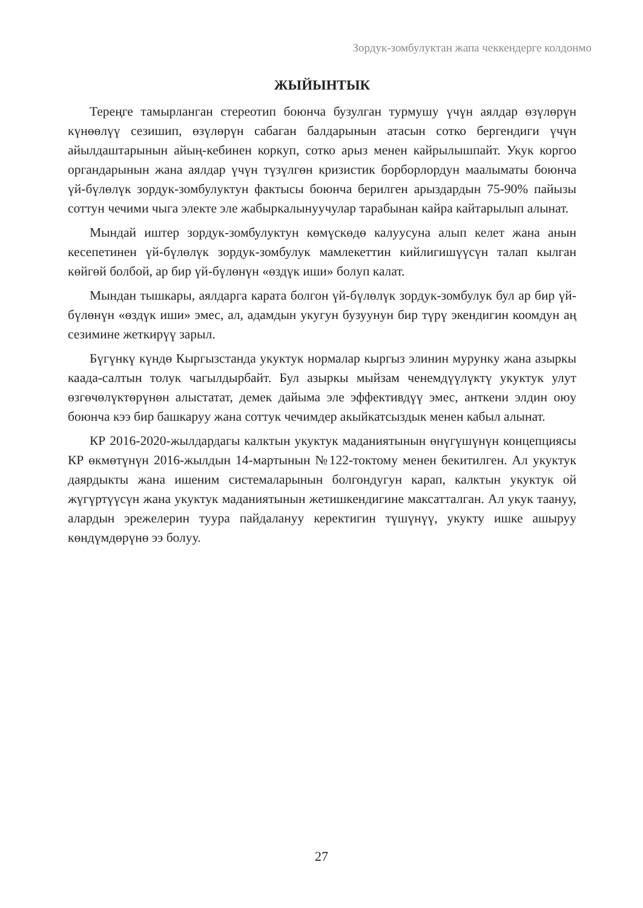Зордук-зомбулуктан жапа чеккендерге колдонмо
ЖЫЙЫНТЫК
Тереңге тамырланган стереотип боюнча бузулган турмушу үчүн аялдар өзүлөрүн күнөөлүү сезишип, өзүлөрүн сабаган балдарынын атасын сотко бергендиги үчүн айылдаштарынын айың-кебинен коркуп, сотко арыз менен кайрылышпайт. Укук коргоо органдарынын жана аялдар үчүн түзүлгөн кризистик борборлордун маалыматы боюнча үй-бүлөлүк зордук-зомбулуктун фактысы боюнча берилген арыздардын 75-90% пайызы соттун чечими чыга электе эле жабыркалынуучулар тарабынан кайра кайтарылып алынат.
Мындай иштер зордук-зомбулуктун көмүскөдө калуусуна алып келет жана анын кесепетинен үй-бүлөлүк зордук-зомбулук мамлекеттин кийлигишүүсүн талап кылган көйгөй болбой, ар бир үй-бүлөнүн «өздүк иши» болуп калат.
Мындан тышкары, аялдарга карата болгон үй-бүлөлүк зордук-зомбулук бул ар бир үй-бүлөнүн «өздүк иши» эмес, ал, адамдын укугун бузуунун бир түрү экендигин коомдун аң сезимине жеткирүү зарыл.
Бүгүнкү күндө Кыргызстанда укуктук нормалар кыргыз элинин мурунку жана азыркы каада-салтын толук чагылдырбайт. Бул азыркы мыйзам ченемдүүлүктү укуктук улут өзгөчөлүктөрүнөн алыстатат, демек дайыма эле эффективдүү эмес, анткени элдин оюу боюнча кээ бир башкаруу жана соттук чечимдер акыйкатсыздык менен кабыл алынат.
КР 2016-2020-жылдардагы калктын укуктук маданиятынын өнүгүшүнүн концепциясы КР өкмөтүнүн 2016-жылдын 14-мартынын №122-токтому менен бекитилген. Ал укуктук даярдыкты жана ишеним системаларынын болгондугун карап, калктын укуктук ой жүгүртүүсүн жана укуктук маданиятынын жетишкендигине максатталган. Ал укук таануу, алардын эрежелерин туура пайдалануу керектигин түшүнүү, укукту ишке ашыруу көндүмдөрүнө ээ болуу.
27